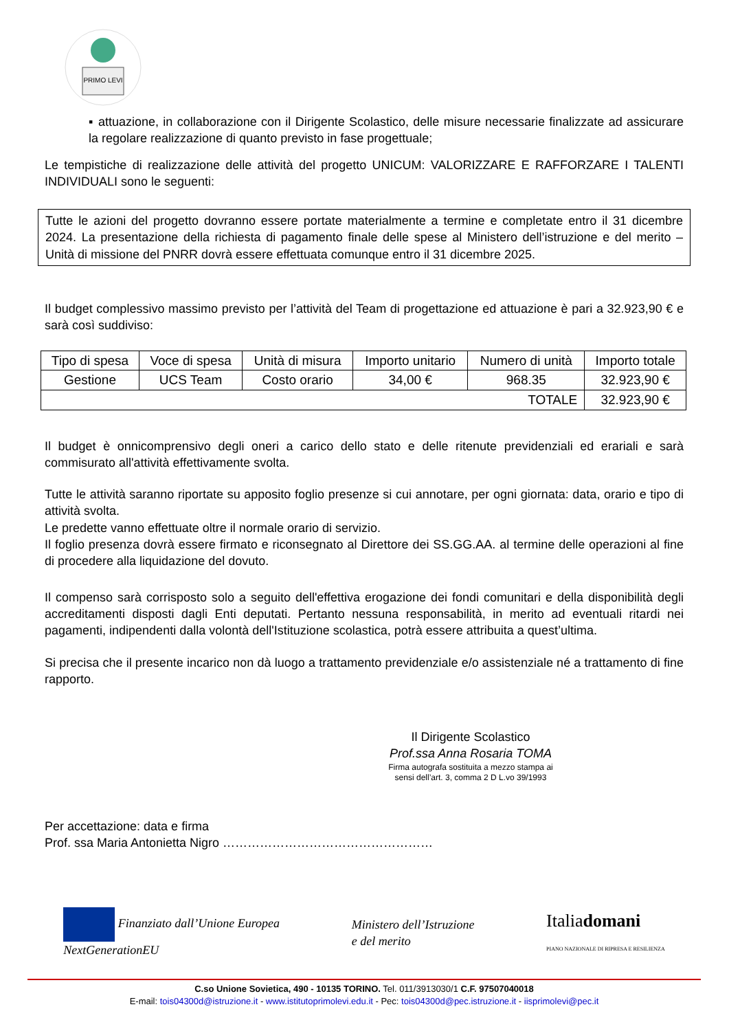PRIMO LEVI
▪ attuazione, in collaborazione con il Dirigente Scolastico, delle misure necessarie finalizzate ad assicurare la regolare realizzazione di quanto previsto in fase progettuale;
Le tempistiche di realizzazione delle attività del progetto UNICUM: VALORIZZARE E RAFFORZARE I TALENTI INDIVIDUALI sono le seguenti:
Tutte le azioni del progetto dovranno essere portate materialmente a termine e completate entro il 31 dicembre 2024. La presentazione della richiesta di pagamento finale delle spese al Ministero dell’istruzione e del merito – Unità di missione del PNRR dovrà essere effettuata comunque entro il 31 dicembre 2025.
Il budget complessivo massimo previsto per l’attività del Team di progettazione ed attuazione è pari a 32.923,90 € e sarà così suddiviso:
| Tipo di spesa | Voce di spesa | Unità di misura | Importo unitario | Numero di unità | Importo totale |
| --- | --- | --- | --- | --- | --- |
| Gestione | UCS Team | Costo orario | 34,00 € | 968.35 | 32.923,90 € |
| TOTALE | | | | | 32.923,90 € |
Il budget è onnicomprensivo degli oneri a carico dello stato e delle ritenute previdenziali ed erariali e sarà commisurato all'attività effettivamente svolta.
Tutte le attività saranno riportate su apposito foglio presenze si cui annotare, per ogni giornata: data, orario e tipo di attività svolta.
Le predette vanno effettuate oltre il normale orario di servizio.
Il foglio presenza dovrà essere firmato e riconsegnato al Direttore dei SS.GG.AA. al termine delle operazioni al fine di procedere alla liquidazione del dovuto.
Il compenso sarà corrisposto solo a seguito dell'effettiva erogazione dei fondi comunitari e della disponibilità degli accreditamenti disposti dagli Enti deputati. Pertanto nessuna responsabilità, in merito ad eventuali ritardi nei pagamenti, indipendenti dalla volontà dell'Istituzione scolastica, potrà essere attribuita a quest’ultima.
Si precisa che il presente incarico non dà luogo a trattamento previdenziale e/o assistenziale né a trattamento di fine rapporto.
Il Dirigente Scolastico
Prof.ssa Anna Rosaria TOMA
Firma autografa sostituita a mezzo stampa ai sensi dell’art. 3, comma 2 D L.vo 39/1993
Per accettazione: data e firma
Prof. ssa Maria Antonietta Nigro ……………………………………………
Finanziato dall’Unione Europea
NextGenerationEU
Ministero dell’Istruzione
e del merito
Italiadomani
PIANO NAZIONALE DI RIPRESA E RESILIENZA
C.so Unione Sovietica, 490 - 10135 TORINO. Tel. 011/3913030/1 C.F. 97507040018
E-mail: tois04300d@istruzione.it - www.istitutoprimolevi.edu.it - Pec: tois04300d@pec.istruzione.it - iisprimolevi@pec.it